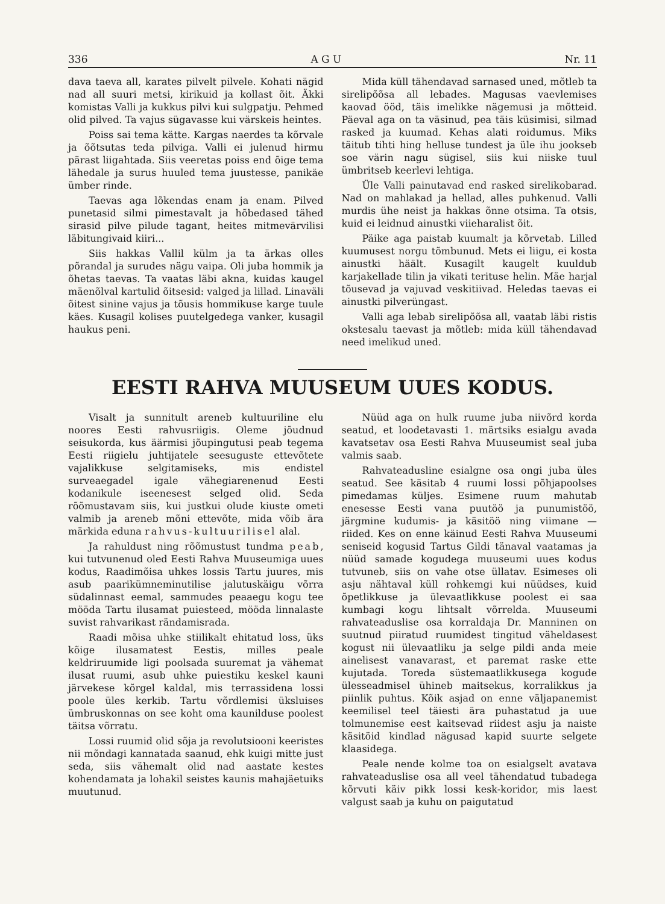336 A G U Nr. 11
dava taeva all, karates pilvelt pilvele. Kohati nägid nad all suuri metsi, kirikuid ja kollast õit. Äkki komistas Valli ja kukkus pilvi kui sulgpatju. Pehmed olid pilved. Ta vajus sügavasse kui värskeis heintes.
Poiss sai tema kätte. Kargas naerdes ta kõrvale ja õõtsutas teda pilviga. Valli ei julenud hirmu pärast liigahtada. Siis veeretas poiss end õige tema lähedale ja surus huuled tema juustesse, panikäe ümber rinde.
Taevas aga lõkendas enam ja enam. Pilved punetasid silmi pimestavalt ja hõbedased tähed sirasid pilve pilude tagant, heites mitmevärvilisi läbitungivaid kiiri...
Siis hakkas Vallil külm ja ta ärkas olles põrandal ja surudes nägu vaipa. Oli juba hommik ja õhetas taevas. Ta vaatas läbi akna, kuidas kaugel mäenõlval kartulid õitsesid: valged ja lillad. Linaväli õitest sinine vajus ja tõusis hommikuse karge tuule käes. Kusagil kolises puutelgedega vanker, kusagil haukus peni.
Mida küll tähendavad sarnased uned, mõtleb ta sirelipõõsa all lebades. Magusas vaevlemises kaovad ööd, täis imelikke nägemusi ja mõtteid. Päeval aga on ta väsinud, pea täis küsimisi, silmad rasked ja kuumad. Kehas alati roidumus. Miks täitub tihti hing helluse tundest ja üle ihu jookseb soe värin nagu sügisel, siis kui niiske tuul ümbritseb keerlevi lehtiga.
Üle Valli painutavad end rasked sirelikobarad. Nad on mahlakad ja hellad, alles puhkenud. Valli murdis ühe neist ja hakkas õnne otsima. Ta otsis, kuid ei leidnud ainustki viieharalist õit.
Päike aga paistab kuumalt ja kõrvetab. Lilled kuumusest norgu tõmbunud. Mets ei liigu, ei kosta ainustki häält. Kusagilt kaugelt kuuldub karjakellade tilin ja vikati terituse helin. Mäe harjal tõusevad ja vajuvad veskitiivad. Heledas taevas ei ainustki pilverüngast.
Valli aga lebab sirelipõõsa all, vaatab läbi ristis okstesalu taevast ja mõtleb: mida küll tähendavad need imelikud uned.
EESTI RAHVA MUUSEUM UUES KODUS.
Visalt ja sunnitult areneb kultuuriline elu noores Eesti rahvusriigis. Oleme jõudnud seisukorda, kus äärmisi jõupingutusi peab tegema Eesti riigielu juhtijatele seesuguste ettevõtete vajalikkuse selgitamiseks, mis endistel surveaegadel igale vähegiarenenud Eesti kodanikule iseenesest selged olid. Seda rõõmustavam siis, kui justkui olude kiuste ometi valmib ja areneb mõni ettevõte, mida võib ära märkida eduna rahvus-kultuurilisel alal.
Ja rahuldust ning rõõmustust tundma peab, kui tutvunenud oled Eesti Rahva Muuseumiga uues kodus, Raadimõisa uhkes lossis Tartu juures, mis asub paarikümneminutilise jalutuskäigu võrra südalinnast eemal, sammudes peaaegu kogu tee mööda Tartu ilusamat puiesteed, mööda linnalaste suvist rahvarikast rändamisrada.
Raadi mõisa uhke stiilikalt ehitatud loss, üks kõige ilusamatest Eestis, milles peale keldriruumide ligi poolsada suuremat ja vähemat ilusat ruumi, asub uhke puiestiku keskel kauni järvekese kõrgel kaldal, mis terrassidena lossi poole üles kerkib. Tartu võrdlemisi üksluises ümbruskonnas on see koht oma kaunilduse poolest täitsa võrratu.
Lossi ruumid olid sõja ja revolutsiooni keeristes nii mõndagi kannatada saanud, ehk kuigi mitte just seda, siis vähemalt olid nad aastate kestes kohendamata ja lohakil seistes kaunis mahajäetuiks muutunud.
Nüüd aga on hulk ruume juba niivõrd korda seatud, et loodetavasti 1. märtsiks esialgu avada kavatsetav osa Eesti Rahva Muuseumist seal juba valmis saab.
Rahvateadusline esialgne osa ongi juba üles seatud. See käsitab 4 ruumi lossi põhjapoolses pimedamas küljes. Esimene ruum mahutab enesesse Eesti vana puutöö ja punumistöö, järgmine kudumis- ja käsitöö ning viimane — riided. Kes on enne käinud Eesti Rahva Muuseumi seniseid kogusid Tartus Gildi tänaval vaatamas ja nüüd samade kogudega muuseumi uues kodus tutvuneb, siis on vahe otse üllatav. Esimeses oli asju nähtaval küll rohkemgi kui nüüdses, kuid õpetlikkuse ja ülevaatlikkuse poolest ei saa kumbagi kogu lihtsalt võrrelda. Muuseumi rahvateaduslise osa korraldaja Dr. Manninen on suutnud piiratud ruumidest tingitud väheldasest kogust nii ülevaatliku ja selge pildi anda meie ainelisest vanavarast, et paremat raske ette kujutada. Toreda süstemaatlikkusega kogude ülesseadmisel ühineb maitsekus, korralikkus ja piinlik puhtus. Kõik asjad on enne väljapanemist keemilisel teel täiesti ära puhastatud ja uue tolmunemise eest kaitsevad riidest asju ja naiste käsitöid kindlad nägusad kapid suurte selgete klaasidega.
Peale nende kolme toa on esialgselt avatava rahvateaduslise osa all veel tähendatud tubadega kõrvuti käiv pikk lossi kesk-koridor, mis laest valgust saab ja kuhu on paigutatud